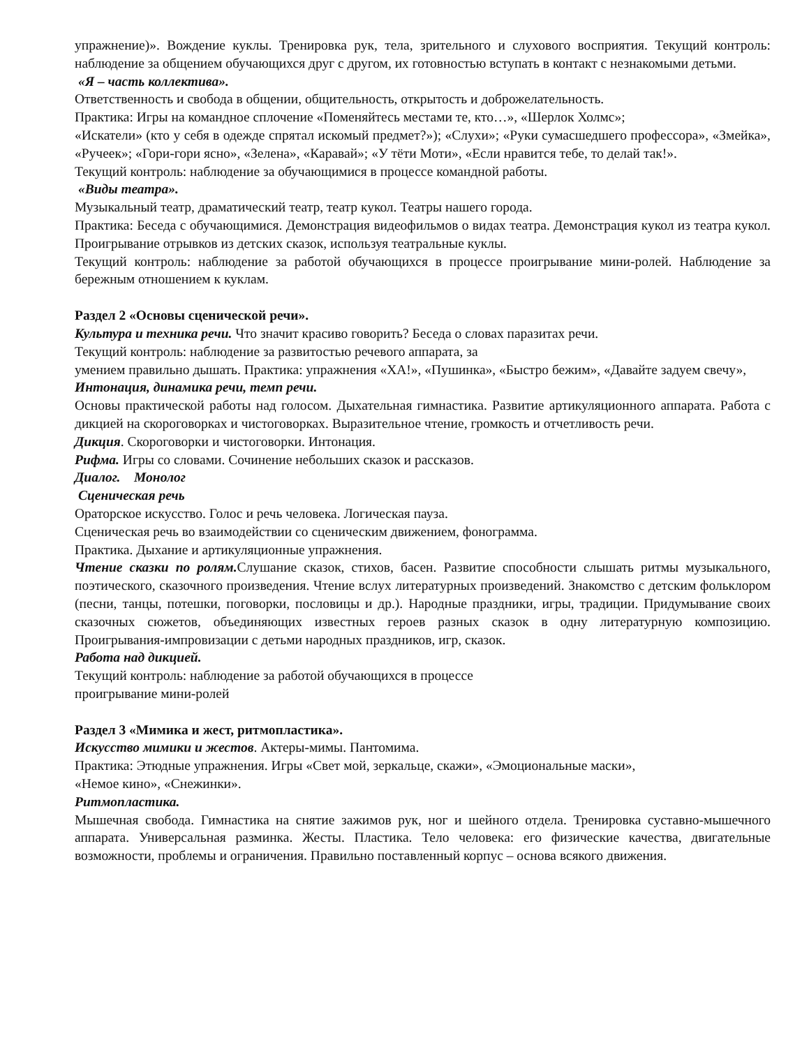упражнение)». Вождение куклы. Тренировка рук, тела, зрительного и слухового восприятия. Текущий контроль: наблюдение за общением обучающихся друг с другом, их готовностью вступать в контакт с незнакомыми детьми.
«Я – часть коллектива».
Ответственность и свобода в общении, общительность, открытость и доброжелательность.
Практика: Игры на командное сплочение «Поменяйтесь местами те, кто…», «Шерлок Холмс»;
«Искатели» (кто у себя в одежде спрятал искомый предмет?»); «Слухи»; «Руки сумасшедшего профессора», «Змейка», «Ручеек»; «Гори-гори ясно», «Зелена», «Каравай»; «У тёти Моти», «Если нравится тебе, то делай так!».
Текущий контроль: наблюдение за обучающимися в процессе командной работы.
«Виды театра».
Музыкальный театр, драматический театр, театр кукол. Театры нашего города.
Практика: Беседа с обучающимися. Демонстрация видеофильмов о видах театра. Демонстрация кукол из театра кукол. Проигрывание отрывков из детских сказок, используя театральные куклы.
Текущий контроль: наблюдение за работой обучающихся в процессе проигрывание мини-ролей. Наблюдение за бережным отношением к куклам.
Раздел 2 «Основы сценической речи».
Культура и техника речи. Что значит красиво говорить? Беседа о словах паразитах речи.
Текущий контроль: наблюдение за развитостью речевого аппарата, за
умением правильно дышать. Практика: упражнения «ХА!», «Пушинка», «Быстро бежим», «Давайте задуем свечу»,
Интонация, динамика речи, темп речи.
Основы практической работы над голосом. Дыхательная гимнастика. Развитие артикуляционного аппарата. Работа с дикцией на скороговорках и чистоговорках. Выразительное чтение, громкость и отчетливость речи.
Дикция. Скороговорки и чистоговорки. Интонация.
Рифма. Игры со словами. Сочинение небольших сказок и рассказов.
Диалог. Монолог
Сценическая речь
Ораторское искусство. Голос и речь человека. Логическая пауза.
Сценическая речь во взаимодействии со сценическим движением, фонограмма.
Практика. Дыхание и артикуляционные упражнения.
Чтение сказки по ролям. Слушание сказок, стихов, басен. Развитие способности слышать ритмы музыкального, поэтического, сказочного произведения. Чтение вслух литературных произведений. Знакомство с детским фольклором (песни, танцы, потешки, поговорки, пословицы и др.). Народные праздники, игры, традиции. Придумывание своих сказочных сюжетов, объединяющих известных героев разных сказок в одну литературную композицию. Проигрывания-импровизации с детьми народных праздников, игр, сказок.
Работа над дикцией.
Текущий контроль: наблюдение за работой обучающихся в процессе
проигрывание мини-ролей
Раздел 3 «Мимика и жест, ритмопластика».
Искусство мимики и жестов. Актеры-мимы. Пантомима.
Практика: Этюдные упражнения. Игры «Свет мой, зеркальце, скажи», «Эмоциональные маски»,
«Немое кино», «Снежинки».
Ритмопластика.
Мышечная свобода. Гимнастика на снятие зажимов рук, ног и шейного отдела. Тренировка суставно-мышечного аппарата. Универсальная разминка. Жесты. Пластика. Тело человека: его физические качества, двигательные возможности, проблемы и ограничения. Правильно поставленный корпус – основа всякого движения.